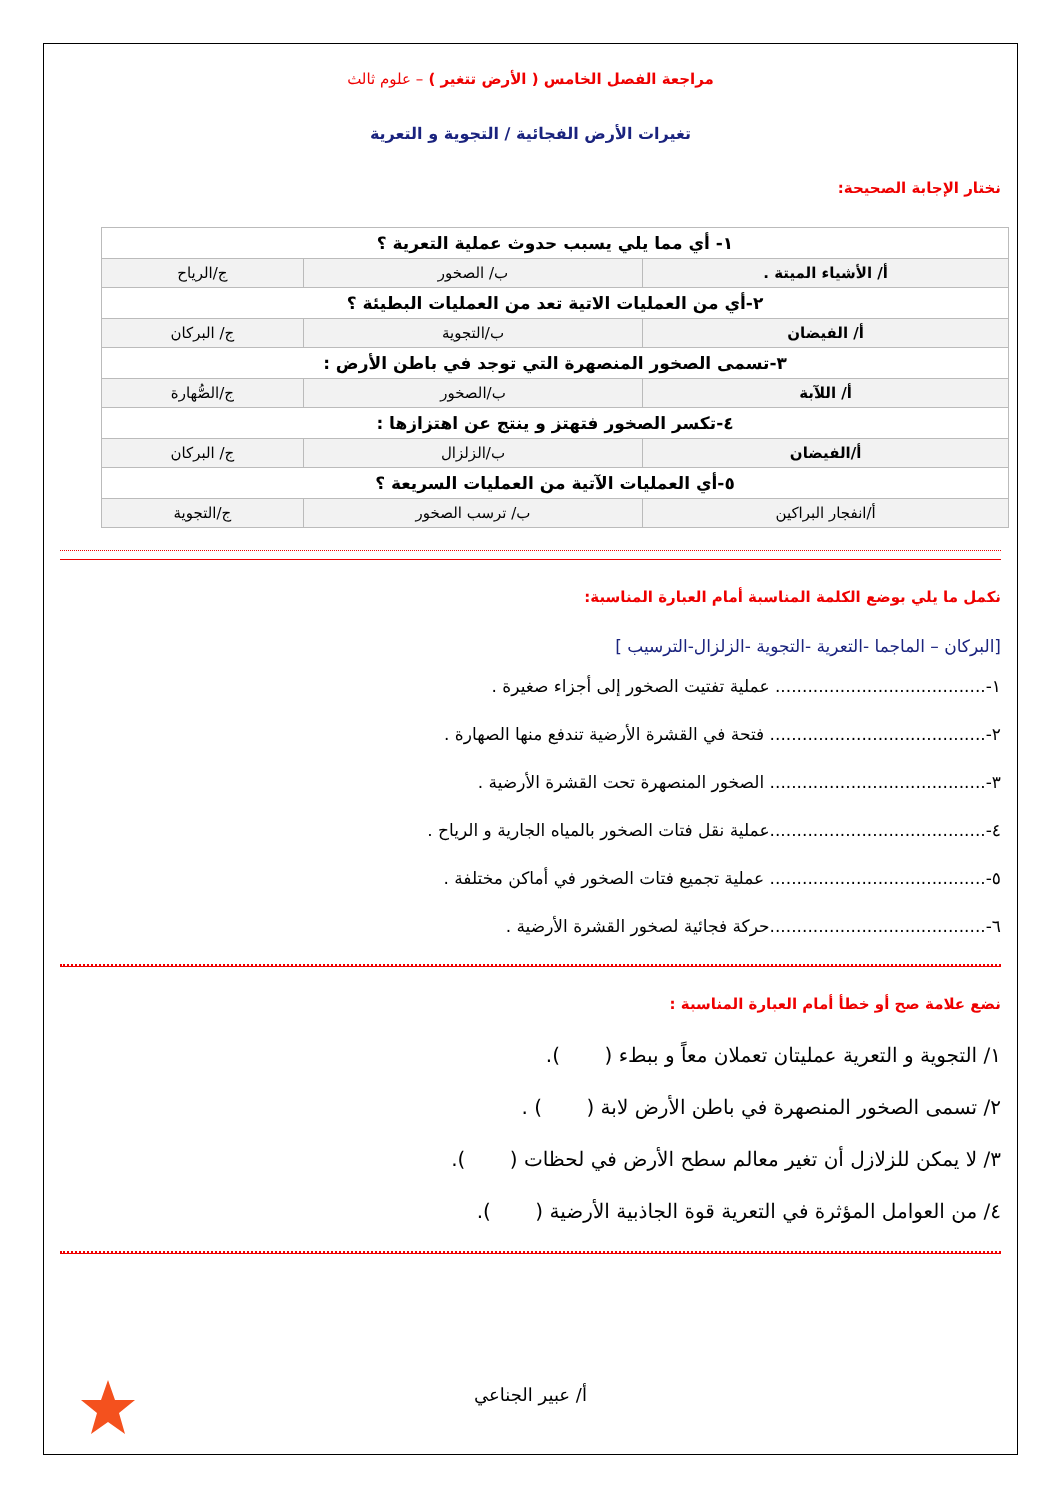مراجعة الفصل الخامس ( الأرض تتغير ) – علوم ثالث
تغيرات الأرض الفجائية / التجوية و التعرية
نختار الإجابة الصحيحة:
| ١- أي مما يلي يسبب حدوث عملية التعرية ؟ | | |
| أ/ الأشياء الميتة . | ب/ الصخور | ج/الرياح |
| ٢-أي من العمليات الاتية تعد من العمليات البطيئة ؟ | | |
| أ/ الفيضان | ب/التجوية | ج/ البركان |
| ٣-تسمى الصخور المنصهرة التي توجد في باطن الأرض : | | |
| أ/ اللآبة | ب/الصخور | ج/الصُّهارة |
| ٤-تكسر الصخور فتهتز و ينتج عن اهتزازها : | | |
| أ/الفيضان | ب/الزلزال | ج/ البركان |
| ٥-أي العمليات الآتية من العمليات السريعة ؟ | | |
| أ/انفجار البراكين | ب/ ترسب الصخور | ج/التجوية |
نكمل ما يلي بوضع الكلمة المناسبة أمام العبارة المناسبة:
[البركان – الماجما -التعرية -التجوية -الزلزال-الترسيب ]
١-....................................... عملية تفتيت الصخور إلى أجزاء صغيرة .
٢-........................................ فتحة في القشرة الأرضية تندفع منها الصهارة .
٣-........................................ الصخور المنصهرة تحت القشرة الأرضية .
٤-........................................عملية نقل فتات الصخور بالمياه الجارية و الرياح .
٥-........................................ عملية تجميع فتات الصخور في أماكن مختلفة .
٦-........................................حركة فجائية لصخور القشرة الأرضية .
نضع علامة صح أو خطأ أمام العبارة المناسبة :
١/ التجوية و التعرية عمليتان تعملان معاً و ببطء ( ).
٢/ تسمى الصخور المنصهرة في باطن الأرض لابة ( ) .
٣/ لا يمكن للزلازل أن تغير معالم سطح الأرض في لحظات ( ).
٤/ من العوامل المؤثرة في التعرية قوة الجاذبية الأرضية ( ).
أ/ عبير الجناعي